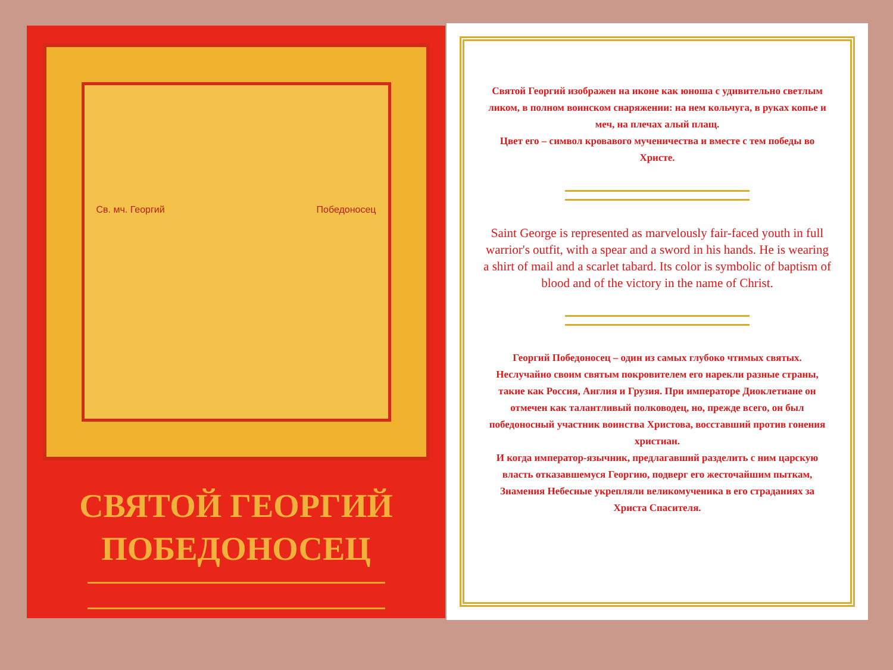Св. мч. Георгий Победоносец
СВЯТОЙ ГЕОРГИЙ
ПОБЕДОНОСЕЦ
Святой Георгий изображен на иконе как юноша с удивительно светлым ликом, в полном воинском снаряжении: на нем кольчуга, в руках копье и меч, на плечах алый плащ.
Цвет его – символ кровавого мученичества и вместе с тем победы во Христе.
Saint George is represented as marvelously fair-faced youth in full warrior's outfit, with a spear and a sword in his hands. He is wearing a shirt of mail and a scarlet tabard. Its color is symbolic of baptism of blood and of the victory in the name of Christ.
Георгий Победоносец – один из самых глубоко чтимых святых. Неслучайно своим святым покровителем его нарекли разные страны, такие как Россия, Англия и Грузия. При императоре Диоклетиане он отмечен как талантливый полководец, но, прежде всего, он был победоносный участник воинства Христова, восставший против гонения христиан.
И когда император-язычник, предлагавший разделить с ним царскую власть отказавшемуся Георгию, подверг его жесточайшим пыткам, Знамения Небесные укрепляли великомученика в его страданиях за Христа Спасителя.